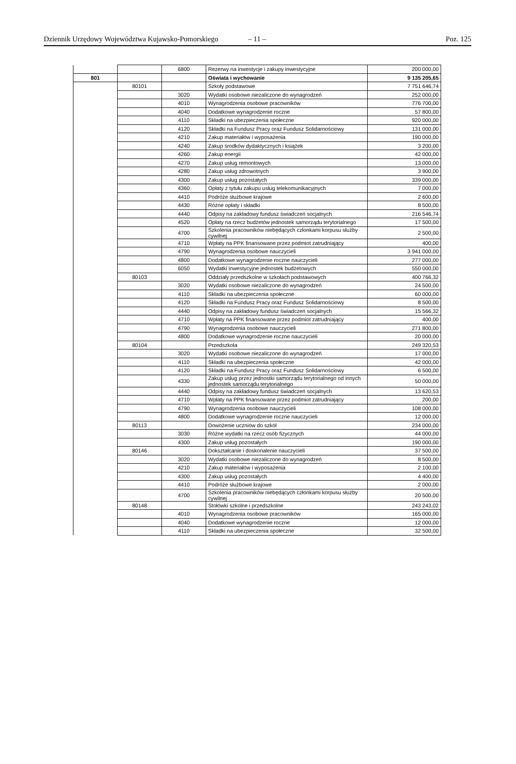Dziennik Urzędowy Województwa Kujawsko-Pomorskiego – 11 – Poz. 125
| | | 6800 | Rezerwy na inwestycje i zakupy inwestycyjne | 200 000,00 |
| 801 | | | Oświata i wychowanie | 9 135 205,65 |
| | 80101 | | Szkoły podstawowe | 7 751 646,74 |
| | | 3020 | Wydatki osobowe niezaliczone do wynagrodzeń | 252 000,00 |
| | | 4010 | Wynagrodzenia osobowe pracowników | 776 700,00 |
| | | 4040 | Dodatkowe wynagrodzenie roczne | 57 800,00 |
| | | 4110 | Składki na ubezpieczenia społeczne | 920 000,00 |
| | | 4120 | Składki na Fundusz Pracy oraz Fundusz Solidarnościowy | 131 000,00 |
| | | 4210 | Zakup materiałów i wyposażenia | 190 000,00 |
| | | 4240 | Zakup środków dydaktycznych i książek | 3 200,00 |
| | | 4260 | Zakup energii | 42 000,00 |
| | | 4270 | Zakup usług remontowych | 13 000,00 |
| | | 4280 | Zakup usług zdrowotnych | 3 900,00 |
| | | 4300 | Zakup usług pozostałych | 339 000,00 |
| | | 4360 | Opłaty z tytułu zakupu usług telekomunikacyjnych | 7 000,00 |
| | | 4410 | Podróże służbowe krajowe | 2 600,00 |
| | | 4430 | Różne opłaty i składki | 8 500,00 |
| | | 4440 | Odpisy na zakładowy fundusz świadczeń socjalnych | 216 546,74 |
| | | 4520 | Opłaty na rzecz budżetów jednostek samorządu terytorialnego | 17 500,00 |
| | | 4700 | Szkolenia pracowników niebędących członkami korpusu służby cywilnej | 2 500,00 |
| | | 4710 | Wpłaty na PPK finansowane przez podmiot zatrudniający | 400,00 |
| | | 4790 | Wynagrodzenia osobowe nauczycieli | 3 941 000,00 |
| | | 4800 | Dodatkowe wynagrodzenie roczne nauczycieli | 277 000,00 |
| | | 6050 | Wydatki inwestycyjne jednostek budżetowych | 550 000,00 |
| | 80103 | | Oddziały przedszkolne w szkołach podstawowych | 400 766,32 |
| | | 3020 | Wydatki osobowe niezaliczone do wynagrodzeń | 24 500,00 |
| | | 4110 | Składki na ubezpieczenia społeczne | 60 000,00 |
| | | 4120 | Składki na Fundusz Pracy oraz Fundusz Solidarnościowy | 8 500,00 |
| | | 4440 | Odpisy na zakładowy fundusz świadczeń socjalnych | 15 566,32 |
| | | 4710 | Wpłaty na PPK finansowane przez podmiot zatrudniający | 400,00 |
| | | 4790 | Wynagrodzenia osobowe nauczycieli | 271 800,00 |
| | | 4800 | Dodatkowe wynagrodzenie roczne nauczycieli | 20 000,00 |
| | 80104 | | Przedszkola | 249 320,53 |
| | | 3020 | Wydatki osobowe niezaliczone do wynagrodzeń | 17 000,00 |
| | | 4110 | Składki na ubezpieczenia społeczne | 42 000,00 |
| | | 4120 | Składki na Fundusz Pracy oraz Fundusz Solidarnościowy | 6 500,00 |
| | | 4330 | Zakup usług przez jednostki samorządu terytorialnego od innych jednostek samorządu terytorialnego | 50 000,00 |
| | | 4440 | Odpisy na zakładowy fundusz świadczeń socjalnych | 13 620,53 |
| | | 4710 | Wpłaty na PPK finansowane przez podmiot zatrudniający | 200,00 |
| | | 4790 | Wynagrodzenia osobowe nauczycieli | 108 000,00 |
| | | 4800 | Dodatkowe wynagrodzenie roczne nauczycieli | 12 000,00 |
| | 80113 | | Dowożenie uczniów do szkół | 234 000,00 |
| | | 3030 | Różne wydatki na rzecz osób fizycznych | 44 000,00 |
| | | 4300 | Zakup usług pozostałych | 190 000,00 |
| | 80146 | | Dokształcanie i doskonalenie nauczycieli | 37 500,00 |
| | | 3020 | Wydatki osobowe niezaliczone do wynagrodzeń | 8 500,00 |
| | | 4210 | Zakup materiałów i wyposażenia | 2 100,00 |
| | | 4300 | Zakup usług pozostałych | 4 400,00 |
| | | 4410 | Podróże służbowe krajowe | 2 000,00 |
| | | 4700 | Szkolenia pracowników niebędących członkami korpusu służby cywilnej | 20 500,00 |
| | 80148 | | Stołówki szkolne i przedszkolne | 243 243,02 |
| | | 4010 | Wynagrodzenia osobowe pracowników | 165 000,00 |
| | | 4040 | Dodatkowe wynagrodzenie roczne | 12 000,00 |
| | | 4110 | Składki na ubezpieczenia społeczne | 32 500,00 |